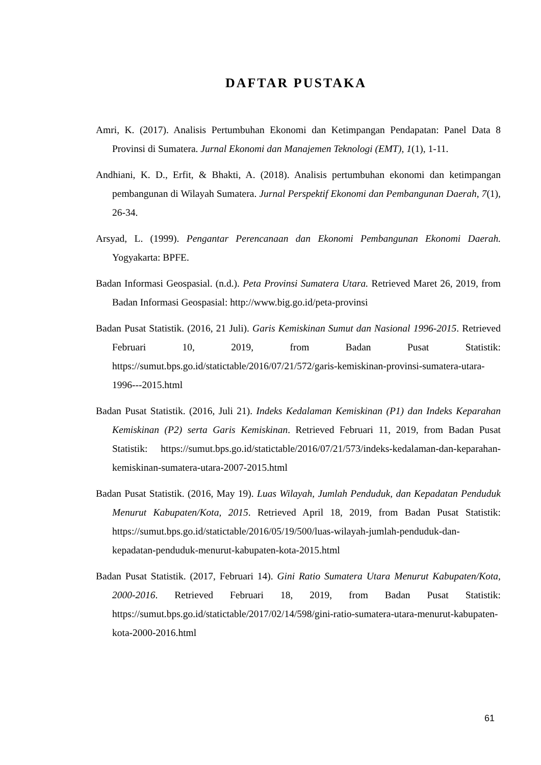DAFTAR PUSTAKA
Amri, K. (2017). Analisis Pertumbuhan Ekonomi dan Ketimpangan Pendapatan: Panel Data 8 Provinsi di Sumatera. Jurnal Ekonomi dan Manajemen Teknologi (EMT), 1(1), 1-11.
Andhiani, K. D., Erfit, & Bhakti, A. (2018). Analisis pertumbuhan ekonomi dan ketimpangan pembangunan di Wilayah Sumatera. Jurnal Perspektif Ekonomi dan Pembangunan Daerah, 7(1), 26-34.
Arsyad, L. (1999). Pengantar Perencanaan dan Ekonomi Pembangunan Ekonomi Daerah. Yogyakarta: BPFE.
Badan Informasi Geospasial. (n.d.). Peta Provinsi Sumatera Utara. Retrieved Maret 26, 2019, from Badan Informasi Geospasial: http://www.big.go.id/peta-provinsi
Badan Pusat Statistik. (2016, 21 Juli). Garis Kemiskinan Sumut dan Nasional 1996-2015. Retrieved Februari 10, 2019, from Badan Pusat Statistik: https://sumut.bps.go.id/statictable/2016/07/21/572/garis-kemiskinan-provinsi-sumatera-utara-1996---2015.html
Badan Pusat Statistik. (2016, Juli 21). Indeks Kedalaman Kemiskinan (P1) dan Indeks Keparahan Kemiskinan (P2) serta Garis Kemiskinan. Retrieved Februari 11, 2019, from Badan Pusat Statistik: https://sumut.bps.go.id/statictable/2016/07/21/573/indeks-kedalaman-dan-keparahan-kemiskinan-sumatera-utara-2007-2015.html
Badan Pusat Statistik. (2016, May 19). Luas Wilayah, Jumlah Penduduk, dan Kepadatan Penduduk Menurut Kabupaten/Kota, 2015. Retrieved April 18, 2019, from Badan Pusat Statistik: https://sumut.bps.go.id/statictable/2016/05/19/500/luas-wilayah-jumlah-penduduk-dan-kepadatan-penduduk-menurut-kabupaten-kota-2015.html
Badan Pusat Statistik. (2017, Februari 14). Gini Ratio Sumatera Utara Menurut Kabupaten/Kota, 2000-2016. Retrieved Februari 18, 2019, from Badan Pusat Statistik: https://sumut.bps.go.id/statictable/2017/02/14/598/gini-ratio-sumatera-utara-menurut-kabupaten-kota-2000-2016.html
61